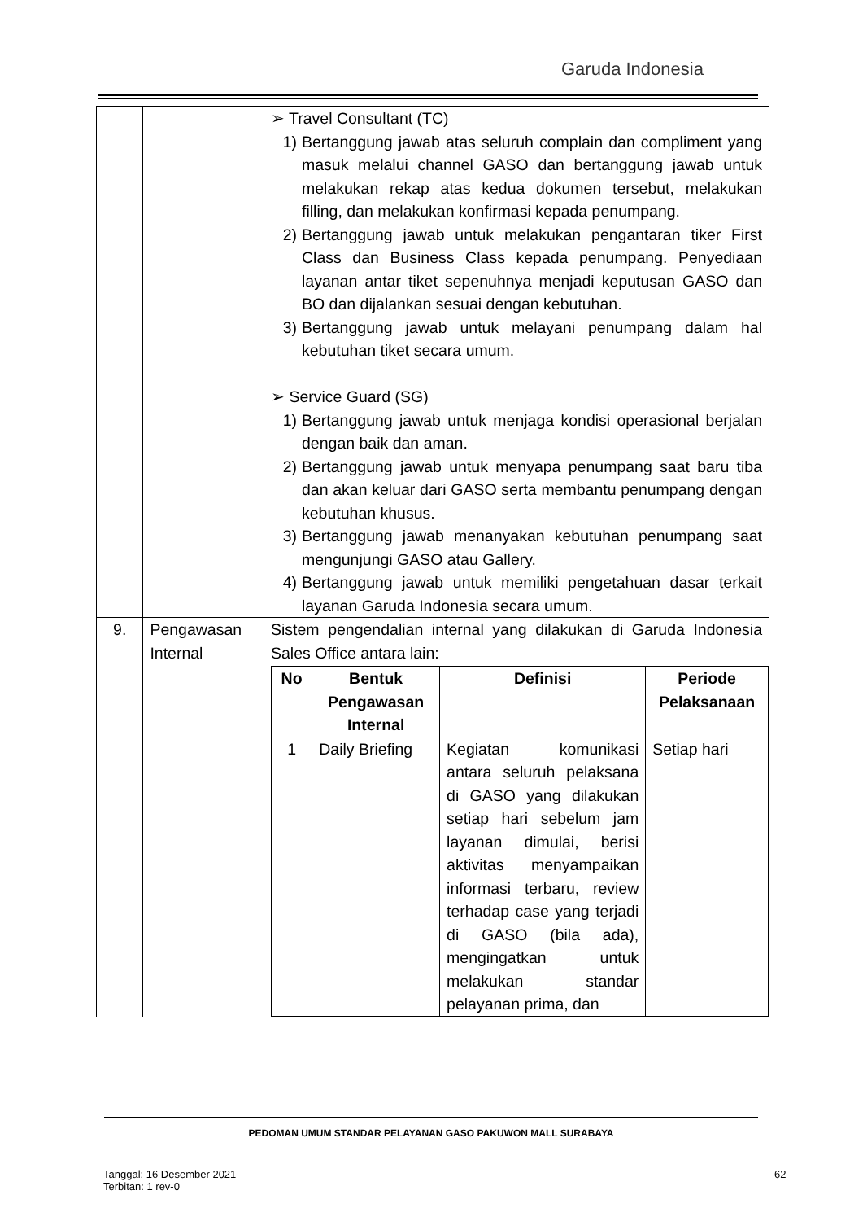Garuda Indonesia
| | | ➢ Travel Consultant (TC) 1) Bertanggung jawab atas seluruh complain dan compliment yang masuk melalui channel GASO dan bertanggung jawab untuk melakukan rekap atas kedua dokumen tersebut, melakukan filling, dan melakukan konfirmasi kepada penumpang. 2) Bertanggung jawab untuk melakukan pengantaran tiker First Class dan Business Class kepada penumpang. Penyediaan layanan antar tiket sepenuhnya menjadi keputusan GASO dan BO dan dijalankan sesuai dengan kebutuhan. 3) Bertanggung jawab untuk melayani penumpang dalam hal kebutuhan tiket secara umum. ➢ Service Guard (SG) 1) Bertanggung jawab untuk menjaga kondisi operasional berjalan dengan baik dan aman. 2) Bertanggung jawab untuk menyapa penumpang saat baru tiba dan akan keluar dari GASO serta membantu penumpang dengan kebutuhan khusus. 3) Bertanggung jawab menanyakan kebutuhan penumpang saat mengunjungi GASO atau Gallery. 4) Bertanggung jawab untuk memiliki pengetahuan dasar terkait layanan Garuda Indonesia secara umum. |
| 9. | Pengawasan Internal | Sistem pengendalian internal yang dilakukan di Garuda Indonesia Sales Office antara lain: / No / Bentuk Pengawasan Internal / Definisi / Periode Pelaksanaan / / --- / --- / --- / --- / / 1 / Daily Briefing / Kegiatan komunikasi antara seluruh pelaksana di GASO yang dilakukan setiap hari sebelum jam layanan dimulai, berisi aktivitas menyampaikan informasi terbaru, review terhadap case yang terjadi di GASO (bila ada), mengingatkan untuk melakukan standar pelayanan prima, dan / Setiap hari / |
PEDOMAN UMUM STANDAR PELAYANAN GASO PAKUWON MALL SURABAYA
Tanggal: 16 Desember 2021
Terbitan: 1 rev-0
62